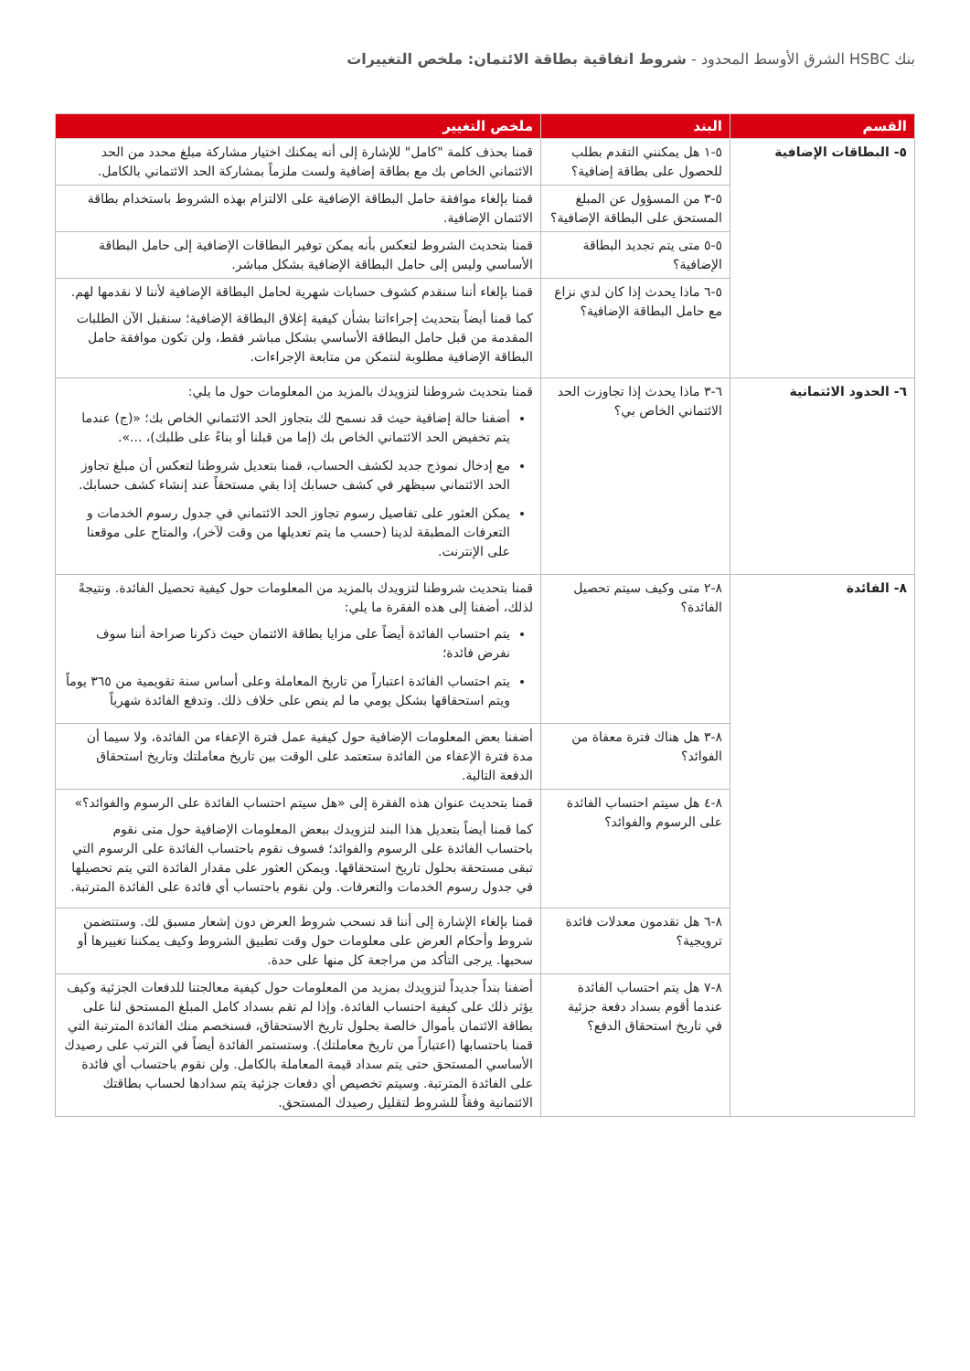بنك HSBC الشرق الأوسط المحدود - شروط اتفاقية بطاقة الائتمان: ملخص التغييرات
| القسم | البند | ملخص التغيير |
| --- | --- | --- |
| ٥- البطاقات الإضافية | ٥-١ هل يمكنني التقدم بطلب للحصول على بطاقة إضافية؟ | قمنا بحذف كلمة "كامل" للإشارة إلى أنه يمكنك اختيار مشاركة مبلغ محدد من الحد الائتماني الخاص بك مع بطاقة إضافية ولست ملزماً بمشاركة الحد الائتماني بالكامل. |
| | ٥-٣ من المسؤول عن المبلغ المستحق على البطاقة الإضافية؟ | قمنا بإلغاء موافقة حامل البطاقة الإضافية على الالتزام بهذه الشروط باستخدام بطاقة الائتمان الإضافية. |
| | ٥-٥ متى يتم تجديد البطاقة الإضافية؟ | قمنا بتحديث الشروط لتعكس بأنه يمكن توفير البطاقات الإضافية إلى حامل البطاقة الأساسي وليس إلى حامل البطاقة الإضافية بشكل مباشر. |
| | ٥-٦ ماذا يحدث إذا كان لدي نزاع مع حامل البطاقة الإضافية؟ | قمنا بإلغاء أننا سنقدم كشوف حسابات شهرية لحامل البطاقة الإضافية لأننا لا نقدمها لهم. كما قمنا أيضاً بتحديث إجراءاتنا بشأن كيفية إغلاق البطاقة الإضافية؛ سنقبل الآن الطلبات المقدمة من قبل حامل البطاقة الأساسي بشكل مباشر فقط، ولن تكون موافقة حامل البطاقة الإضافية مطلوبة لنتمكن من متابعة الإجراءات. |
| ٦- الحدود الائتمانية | ٦-٣ ماذا يحدث إذا تجاوزت الحد الائتماني الخاص بي؟ | قمنا بتحديث شروطنا لتزويدك بالمزيد من المعلومات حول ما يلي: أضفنا حالة إضافية حيث قد نسمح لك بتجاوز الحد الائتماني الخاص بك؛ «(ج) عندما يتم تخفيض الحد الائتماني الخاص بك (إما من قبلنا أو بناءً على طلبك)، ...». مع إدخال نموذج جديد لكشف الحساب، قمنا بتعديل شروطنا لتعكس أن مبلغ تجاوز الحد الائتماني سيظهر في كشف حسابك إذا بقي مستحقاً عند إنشاء كشف حسابك. يمكن العثور على تفاصيل رسوم تجاوز الحد الائتماني في جدول رسوم الخدمات و التعرفات المطبقة لدينا (حسب ما يتم تعديلها من وقت لآخر)، والمتاح على موقعنا على الإنترنت. |
| ٨- الفائدة | ٨-٢ متى وكيف سيتم تحصيل الفائدة؟ | قمنا بتحديث شروطنا لتزويدك بالمزيد من المعلومات حول كيفية تحصيل الفائدة. ونتيجةً لذلك، أضفنا إلى هذه الفقرة ما يلي: يتم احتساب الفائدة أيضاً على مزايا بطاقة الائتمان حيث ذكرنا صراحة أننا سوف نفرض فائدة؛ يتم احتساب الفائدة اعتباراً من تاريخ المعاملة وعلى أساس سنة تقويمية من ٣٦٥ يوماً ويتم استحقاقها بشكل يومي ما لم ينص على خلاف ذلك. وتدفع الفائدة شهرياً |
| | ٨-٣ هل هناك فترة معفاة من الفوائد؟ | أضفنا بعض المعلومات الإضافية حول كيفية عمل فترة الإعفاء من الفائدة، ولا سيما أن مدة فترة الإعفاء من الفائدة ستعتمد على الوقت بين تاريخ معاملتك وتاريخ استحقاق الدفعة التالية. |
| | ٨-٤ هل سيتم احتساب الفائدة على الرسوم والفوائد؟ | قمنا بتحديث عنوان هذه الفقرة إلى «هل سيتم احتساب الفائدة على الرسوم والفوائد؟» كما قمنا أيضاً بتعديل هذا البند لتزويدك ببعض المعلومات الإضافية حول متى نقوم باحتساب الفائدة على الرسوم والفوائد؛ فسوف نقوم باحتساب الفائدة على الرسوم التي تبقى مستحقة بحلول تاريخ استحقاقها. ويمكن العثور على مقدار الفائدة التي يتم تحصيلها في جدول رسوم الخدمات والتعرفات. ولن نقوم باحتساب أي فائدة على الفائدة المترتبة. |
| | ٨-٦ هل تقدمون معدلات فائدة ترويجية؟ | قمنا بإلغاء الإشارة إلى أننا قد نسحب شروط العرض دون إشعار مسبق لك. وستتضمن شروط وأحكام العرض على معلومات حول وقت تطبيق الشروط وكيف يمكننا تغييرها أو سحبها. يرجى التأكد من مراجعة كل منها على حدة. |
| | ٨-٧ هل يتم احتساب الفائدة عندما أقوم بسداد دفعة جزئية في تاريخ استحقاق الدفع؟ | أضفنا بنداً جديداً لتزويدك بمزيد من المعلومات حول كيفية معالجتنا للدفعات الجزئية وكيف يؤثر ذلك على كيفية احتساب الفائدة. وإذا لم تقم بسداد كامل المبلغ المستحق لنا على بطاقة الائتمان بأموال خالصة بحلول تاريخ الاستحقاق، فسنخصم منك الفائدة المترتبة التي قمنا باحتسابها (اعتباراً من تاريخ معاملتك). وستستمر الفائدة أيضاً في الترتب على رصيدك الأساسي المستحق حتى يتم سداد قيمة المعاملة بالكامل. ولن نقوم باحتساب أي فائدة على الفائدة المترتبة. وسيتم تخصيص أي دفعات جزئية يتم سدادها لحساب بطاقتك الائتمانية وفقاً للشروط لتقليل رصيدك المستحق. |